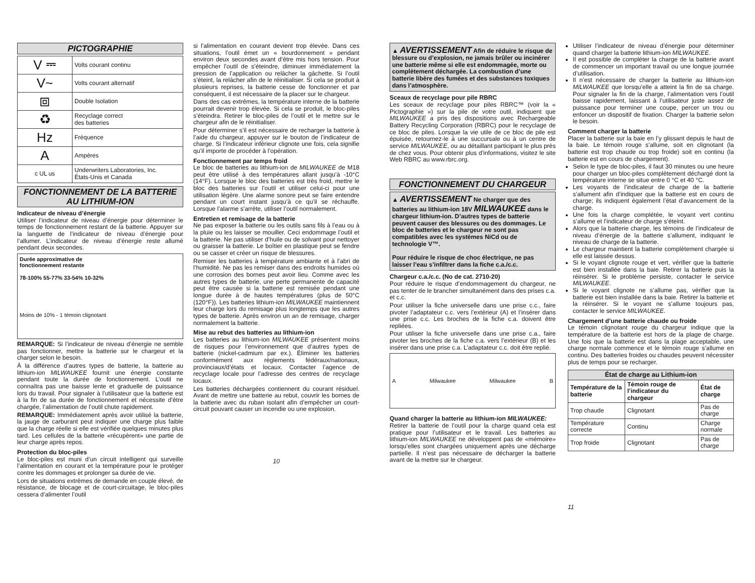PICTOGRAPHIE
| V ⎓ | Volts courant continu |
| V~ | Volts courant alternatif |
| ⧈ | Double Isolation |
| ♻ | Recyclage correct des batteries |
| Hz | Fréquence |
| A | Ampères |
| c UL us | Underwriters Laboratories, Inc. États-Unis et Canada |
FONCTIONNEMENT DE LA BATTERIE AU LITHIUM-ION
Indicateur de niveau d’énergie
Utiliser l’indicateur de niveau d’énergie pour déterminer le temps de fonctionnement restant de la batterie. Appuyer sur la languette de l’indicateur de niveau d’énergie pour l’allumer. L’indicateur de niveau d’énergie reste allumé pendant deux secondes.
Durée approximative de
fonctionnement restante
78-100% 55-77% 33-54% 10-32%
Moins de 10% - 1 témoin clignotant
REMARQUE: Si l’indicateur de niveau d’énergie ne semble pas fonctionner, mettre la batterie sur le chargeur et la charger selon le besoin.
À la différence d’autres types de batterie, la batterie au lithium-ion MILWAUKEE fournit une énergie constante pendant toute la durée de fonctionnement. L’outil ne connaîtra pas une baisse lente et graduelle de puissance lors du travail. Pour signaler à l’utilisateur que la batterie est à la fin de sa durée de fonctionnement et nécessite d’être chargée, l’alimentation de l’outil chute rapidement.
REMARQUE: Immédiatement après avoir utilisé la batterie, la jauge de carburant peut indiquer une charge plus faible que la charge réelle si elle est vérifiée quelques minutes plus tard. Les cellules de la batterie «récupèrent» une partie de leur charge après repos.
Protection du bloc-piles
Le bloc-piles est muni d’un circuit intelligent qui surveille l’alimentation en courant et la température pour le protéger contre les dommages et prolonger sa durée de vie.
Lors de situations extrêmes de demande en couple élevé, de résistance, de blocage et de court-circuitage, le bloc-piles cessera d’alimenter l’outil
si l’alimentation en courant devient trop élevée. Dans ces situations, l’outil émet un « bourdonnement » pendant environ deux secondes avant d’être mis hors tension. Pour empêcher l’outil de s’éteindre, diminuer immédiatement la pression de l’application ou relâcher la gâchette. Si l’outil s’éteint, la relâcher afin de le réinitialiser. Si cela se produit à plusieurs reprises, la batterie cesse de fonctionner et par conséquent, il est nécessaire de la placer sur le chargeur.
Dans des cas extrêmes, la température interne de la batterie pourrait devenir trop élevée. Si cela se produit, le bloc-piles s’éteindra. Retirer le bloc-piles de l’outil et le mettre sur le chargeur afin de le réinitialiser.
Pour déterminer s’il est nécessaire de recharger la batterie à l’aide du chargeur, appuyer sur le bouton de l’indicateur de charge. Si l’indicateur inférieur clignote une fois, cela signifie qu’il importe de procéder à l’opération.
Fonctionnement par temps froid
Le bloc de batteries au lithium-ion de MILWAUKEE de M18 peut être utilisé à des températures allant jusqu’à -10°C (14°F). Lorsque le bloc des batteries est très froid, mettre le bloc des batteries sur l’outil et utiliser celui-ci pour une utilisation légère. Une alarme sonore peut se faire entendre pendant un court instant jusqu’à ce qu’il se réchauffe. Lorsque l’alarme s’arrête, utiliser l’outil normalement.
Entretien et remisage de la batterie
Ne pas exposer la batterie ou les outils sans fils à l’eau ou à la pluie ou les laisser se mouiller. Ceci endommage l’outil et la batterie. Ne pas utiliser d’huile ou de solvant pour nettoyer ou graisser la batterie. Le boîtier en plastique peut se fendre ou se casser et créer un risque de blessures.
Remiser les batteries à température ambiante et à l’abri de l’humidité. Ne pas les remiser dans des endroits humides où une corrosion des bornes peut avoir lieu. Comme avec les autres types de batterie, une perte permanente de capacité peut être causée si la batterie est remisée pendant une longue durée à de hautes températures (plus de 50°C (120°F)). Les batteries lithium-ion MILWAUKEE maintiennent leur charge lors du remisage plus longtemps que les autres types de batterie. Après environ un an de remisage, charger normalement la batterie.
Mise au rebut des batteries au lithium-ion
Les batteries au lithium-ion MILWAUKEE présentent moins de risques pour l’environnement que d’autres types de batterie (nickel-cadmium par ex.). Éliminer les batteries conformément aux règlements fédéraux/nationaux, provinciaux/d’états et locaux. Contacter l’agence de recyclage locale pour l’adresse des centres de recyclage locaux.
Les batteries déchargées contiennent du courant résiduel. Avant de mettre une batterie au rebut, couvrir les bornes de la batterie avec du ruban isolant afin d’empêcher un court-circuit pouvant causer un incendie ou une explosion.
10
▲ AVERTISSEMENT Afin de réduire le risque de blessure ou d’explosion, ne jamais brûler ou incinérer une batterie même si elle est endommagée, morte ou complètement déchargée. La combustion d’une batterie libère des fumées et des substances toxiques dans l’atmosphère.
Sceaux de recyclage pour pile RBRC
Les sceaux de recyclage pour piles RBRC™ (voir la « Pictographie ») sur la pile de votre outil, indiquent que MILWAUKEE a pris des dispositions avec Rechargeable Battery Recycling Corporation (RBRC) pour le recyclage de ce bloc de piles. Lorsque la vie utile de ce bloc de pile est épuisée, retournez-le à une succursale ou à un centre de service MILWAUKEE, ou au détaillant participant le plus près de chez vous. Pour obtenir plus d’informations, visitez le site Web RBRC au www.rbrc.org.
FONCTIONNEMENT DU CHARGEUR
▲ AVERTISSEMENT Ne charger que des batteries au lithium-ion 18V MILWAUKEE dans le chargeur lithium-ion. D’autres types de batterie peuvent causer des blessures ou des dommages. Le bloc de batteries et le chargeur ne sont pas compatibles avec les systèmes NiCd ou de technologie V™.
Pour réduire le risque de choc électrique, ne pas laisser l’eau s’infiltrer dans la fiche c.a./c.c.
Chargeur c.a./c.c. (No de cat. 2710-20)
Pour réduire le risque d’endommagement du chargeur, ne pas tenter de le brancher simultanément dans des prises c.a. et c.c.
Pour utiliser la fiche universelle dans une prise c.c., faire pivoter l’adaptateur c.c. vers l’extérieur (A) et l’insérer dans une prise c.c. Les broches de la fiche c.a. doivent être repliées.
Pour utiliser la fiche universelle dans une prise c.a., faire pivoter les broches de la fiche c.a. vers l’extérieur (B) et les insérer dans une prise c.a. L’adaptateur c.c. doit être replié.
A Milwaukee Milwaukee B
Quand charger la batterie au lithium-ion MILWAUKEE:
Retirer la batterie de l’outil pour la charge quand cela est pratique pour l’utilisateur et le travail. Les batteries au lithium-ion MILWAUKEE ne développent pas de «mémoire» lorsqu’elles sont chargées uniquement après une décharge partielle. Il n’est pas nécessaire de décharger la batterie avant de la mettre sur le chargeur.
Utiliser l’indicateur de niveau d’énergie pour déterminer quand charger la batterie lithium-ion MILWAUKEE.
Il est possible de compléter la charge de la batterie avant de commencer un important travail ou une longue journée d’utilisation.
Il n’est nécessaire de charger la batterie au lithium-ion MILWAUKEE que lorsqu’elle a atteint la fin de sa charge. Pour signaler la fin de la charge, l’alimentation vers l’outil baisse rapidement, laissant à l’utilisateur juste assez de puissance pour terminer une coupe, percer un trou ou enfoncer un dispositif de fixation. Charger la batterie selon le besoin.
Comment charger la batterie
Placer la batterie sur la baie en l’y glissant depuis le haut de la baie. Le témoin rouge s’allume, soit en clignotant (la batterie est trop chaude ou trop froide) soit en continu (la batterie est en cours de chargement).
Selon le type de bloc-piles, il faut 30 minutes ou une heure pour charger un bloc-piles complètement déchargé dont la température interne se situe entre 0 °C et 40 °C.
Les voyants de l’indicateur de charge de la batterie s’allument afin d’indiquer que la batterie est en cours de charge; ils indiquent également l’état d’avancement de la charge.
Une fois la charge complétée, le voyant vert continu s’allume et l’indicateur de charge s’éteint.
Alors que la batterie charge, les témoins de l’indicateur de niveau d’énergie de la batterie s’allument, indiquant le niveau de charge de la batterie.
Le chargeur maintient la batterie complètement chargée si elle est laissée dessus.
Si le voyant clignote rouge et vert, vérifier que la batterie est bien installée dans la baie. Retirer la batterie puis la réinsérer. Si le problème persiste, contacter le service MILWAUKEE.
Si le voyant clignote ne s’allume pas, vérifier que la batterie est bien installée dans la baie. Retirer la batterie et la réinsérer. Si le voyant ne s’allume toujours pas, contacter le service MILWAUKEE.
Chargement d’une batterie chaude ou froide
Le témoin clignotant rouge du chargeur indique que la température de la batterie est hors de la plage de charge. Une fois que la batterie est dans la plage acceptable, une charge normale commence et le témoin rouge s’allume en continu. Des batteries froides ou chaudes peuvent nécessiter plus de temps pour se recharger.
| État de charge au Lithium-ion | | |
| --- | --- | --- |
| Température de la batterie | Témoin rouge de l’indicateur du chargeur | État de charge |
| Trop chaude | Clignotant | Pas de charge |
| Température correcte | Continu | Charge normale |
| Trop froide | Clignotant | Pas de charge |
11